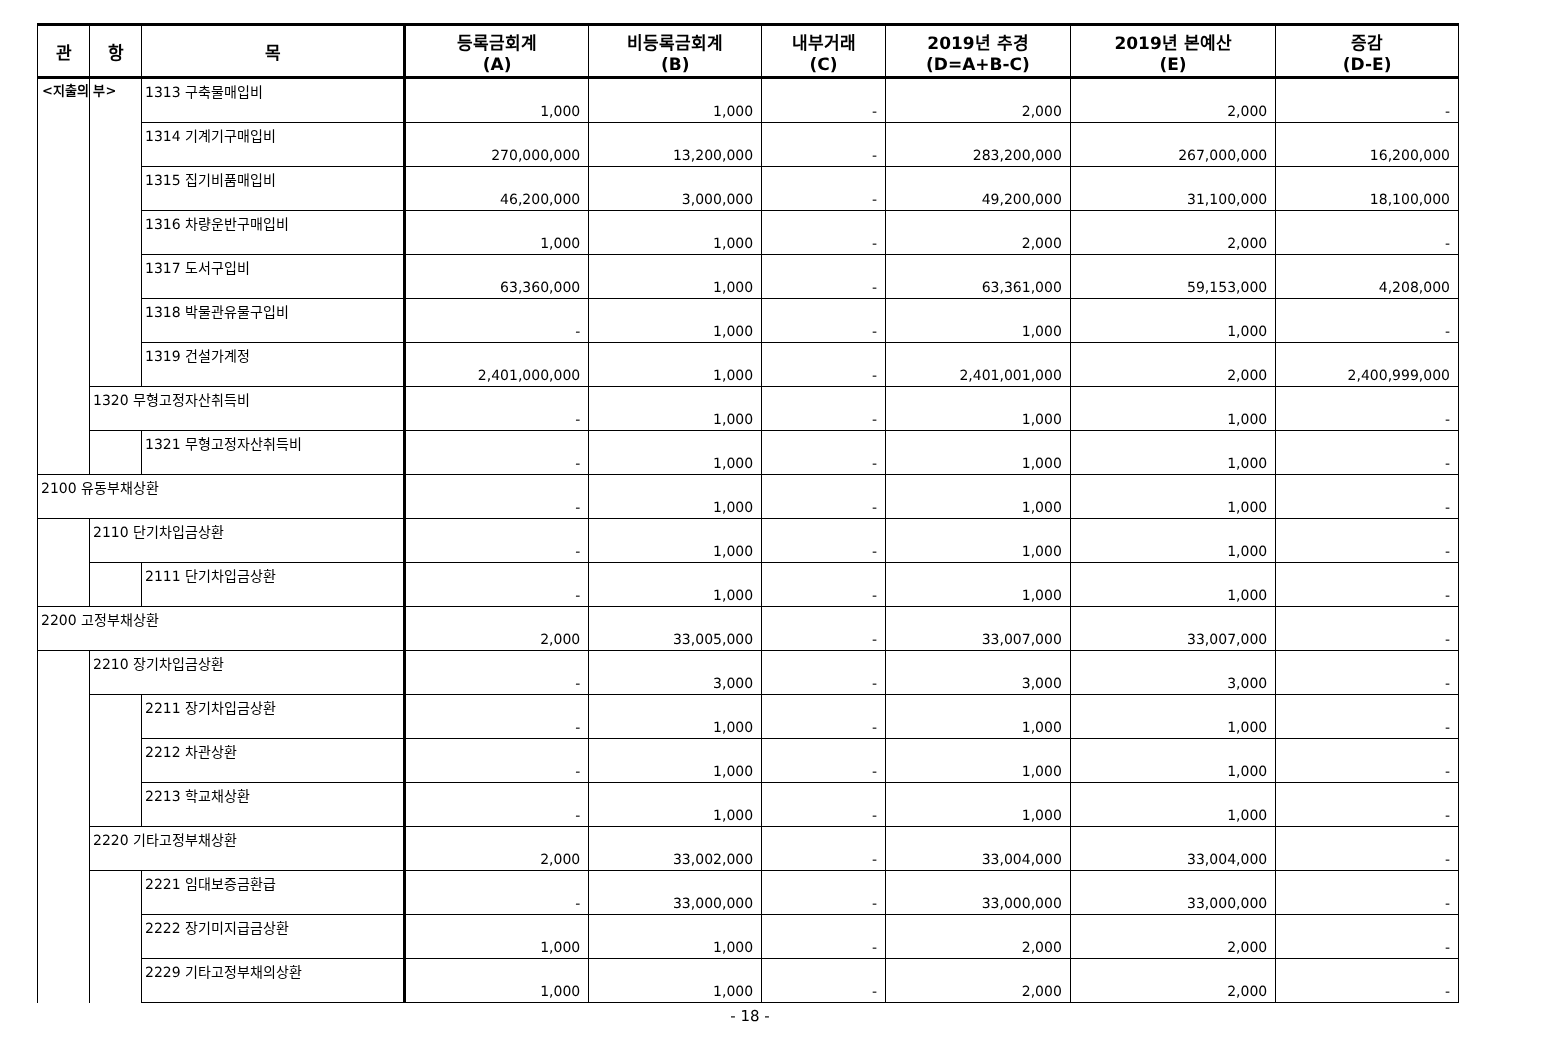<지출의 부>
| 관 | 항 | 목 | 등록금회계 (A) | 비등록금회계 (B) | 내부거래 (C) | 2019년 추경 (D=A+B-C) | 2019년 본예산 (E) | 증감 (D-E) |
| --- | --- | --- | --- | --- | --- | --- | --- | --- |
| | | 1313 구축물매입비 | 1,000 | 1,000 | - | 2,000 | 2,000 | - |
| | | 1314 기계기구매입비 | 270,000,000 | 13,200,000 | - | 283,200,000 | 267,000,000 | 16,200,000 |
| | | 1315 집기비품매입비 | 46,200,000 | 3,000,000 | - | 49,200,000 | 31,100,000 | 18,100,000 |
| | | 1316 차량운반구매입비 | 1,000 | 1,000 | - | 2,000 | 2,000 | - |
| | | 1317 도서구입비 | 63,360,000 | 1,000 | - | 63,361,000 | 59,153,000 | 4,208,000 |
| | | 1318 박물관유물구입비 | - | 1,000 | - | 1,000 | 1,000 | - |
| | | 1319 건설가계정 | 2,401,000,000 | 1,000 | - | 2,401,001,000 | 2,000 | 2,400,999,000 |
| | 1320 무형고정자산취득비 | | - | 1,000 | - | 1,000 | 1,000 | - |
| | | 1321 무형고정자산취득비 | - | 1,000 | - | 1,000 | 1,000 | - |
| 2100 유동부채상환 | | | - | 1,000 | - | 1,000 | 1,000 | - |
| | 2110 단기차입금상환 | | - | 1,000 | - | 1,000 | 1,000 | - |
| | | 2111 단기차입금상환 | - | 1,000 | - | 1,000 | 1,000 | - |
| 2200 고정부채상환 | | | 2,000 | 33,005,000 | - | 33,007,000 | 33,007,000 | - |
| | 2210 장기차입금상환 | | - | 3,000 | - | 3,000 | 3,000 | - |
| | | 2211 장기차입금상환 | - | 1,000 | - | 1,000 | 1,000 | - |
| | | 2212 차관상환 | - | 1,000 | - | 1,000 | 1,000 | - |
| | | 2213 학교채상환 | - | 1,000 | - | 1,000 | 1,000 | - |
| | 2220 기타고정부채상환 | | 2,000 | 33,002,000 | - | 33,004,000 | 33,004,000 | - |
| | | 2221 임대보증금환급 | - | 33,000,000 | - | 33,000,000 | 33,000,000 | - |
| | | 2222 장기미지급금상환 | 1,000 | 1,000 | - | 2,000 | 2,000 | - |
| | | 2229 기타고정부채의상환 | 1,000 | 1,000 | - | 2,000 | 2,000 | - |
- 18 -